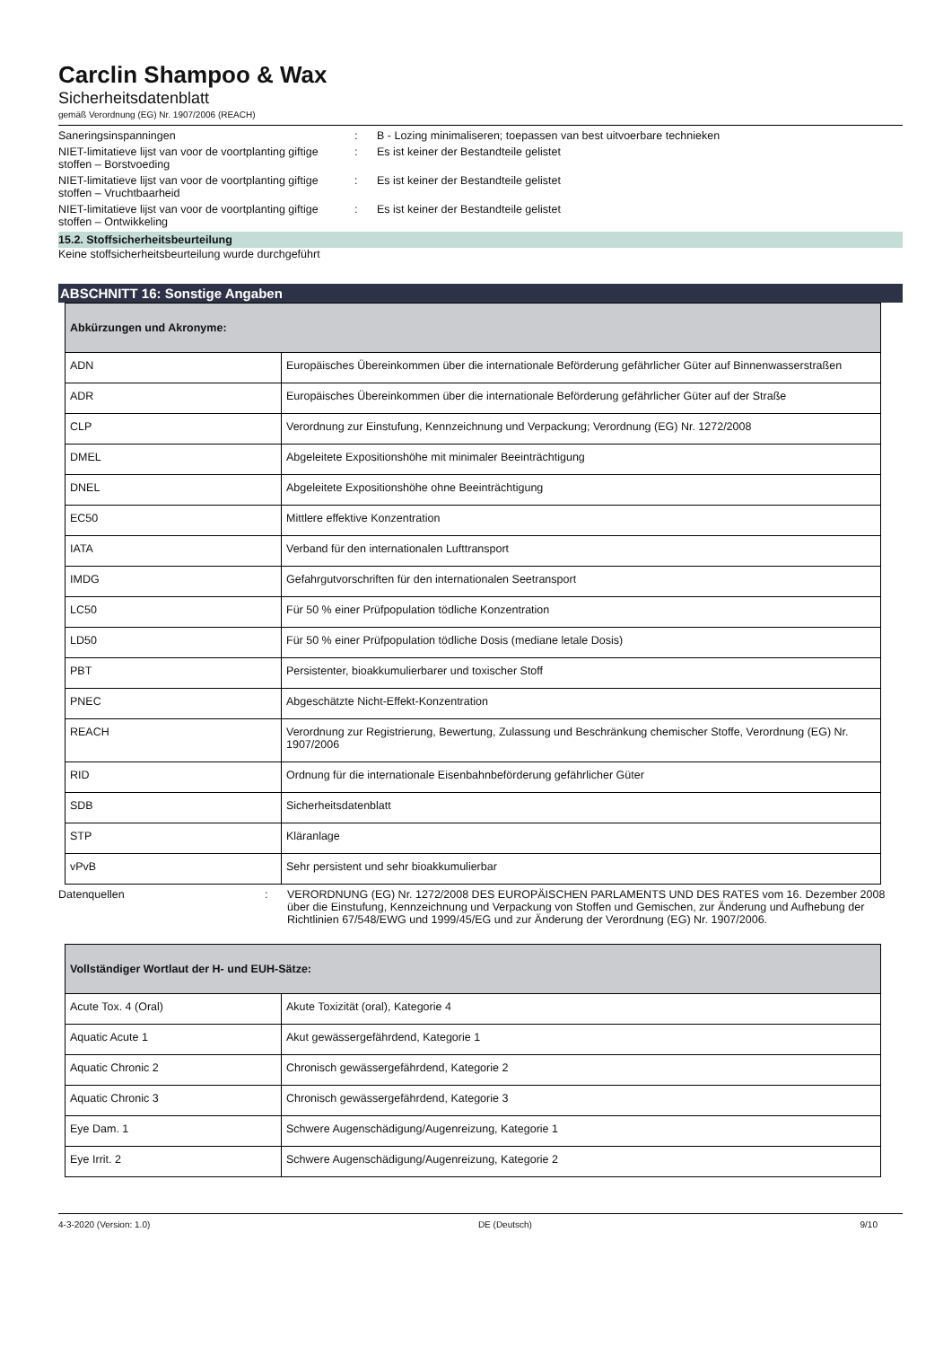Carclin Shampoo & Wax
Sicherheitsdatenblatt
gemäß Verordnung (EG) Nr. 1907/2006 (REACH)
Saneringsinspanningen : B - Lozing minimaliseren; toepassen van best uitvoerbare technieken
NIET-limitatieve lijst van voor de voortplanting giftige stoffen – Borstvoeding
: Es ist keiner der Bestandteile gelistet
NIET-limitatieve lijst van voor de voortplanting giftige stoffen – Vruchtbaarheid
: Es ist keiner der Bestandteile gelistet
NIET-limitatieve lijst van voor de voortplanting giftige stoffen – Ontwikkeling
: Es ist keiner der Bestandteile gelistet
15.2. Stoffsicherheitsbeurteilung
Keine stoffsicherheitsbeurteilung wurde durchgeführt
ABSCHNITT 16: Sonstige Angaben
| Abkürzungen und Akronyme: | |
| --- | --- |
| ADN | Europäisches Übereinkommen über die internationale Beförderung gefährlicher Güter auf Binnenwasserstraßen |
| ADR | Europäisches Übereinkommen über die internationale Beförderung gefährlicher Güter auf der Straße |
| CLP | Verordnung zur Einstufung, Kennzeichnung und Verpackung; Verordnung (EG) Nr. 1272/2008 |
| DMEL | Abgeleitete Expositionshöhe mit minimaler Beeinträchtigung |
| DNEL | Abgeleitete Expositionshöhe ohne Beeinträchtigung |
| EC50 | Mittlere effektive Konzentration |
| IATA | Verband für den internationalen Lufttransport |
| IMDG | Gefahrgutvorschriften für den internationalen Seetransport |
| LC50 | Für 50 % einer Prüfpopulation tödliche Konzentration |
| LD50 | Für 50 % einer Prüfpopulation tödliche Dosis (mediane letale Dosis) |
| PBT | Persistenter, bioakkumulierbarer und toxischer Stoff |
| PNEC | Abgeschätzte Nicht-Effekt-Konzentration |
| REACH | Verordnung zur Registrierung, Bewertung, Zulassung und Beschränkung chemischer Stoffe, Verordnung (EG) Nr. 1907/2006 |
| RID | Ordnung für die internationale Eisenbahnbeförderung gefährlicher Güter |
| SDB | Sicherheitsdatenblatt |
| STP | Kläranlage |
| vPvB | Sehr persistent und sehr bioakkumulierbar |
Datenquellen : VERORDNUNG (EG) Nr. 1272/2008 DES EUROPÄISCHEN PARLAMENTS UND DES RATES vom 16. Dezember 2008 über die Einstufung, Kennzeichnung und Verpackung von Stoffen und Gemischen, zur Änderung und Aufhebung der Richtlinien 67/548/EWG und 1999/45/EG und zur Änderung der Verordnung (EG) Nr. 1907/2006.
| Vollständiger Wortlaut der H- und EUH-Sätze: | |
| --- | --- |
| Acute Tox. 4 (Oral) | Akute Toxizität (oral), Kategorie 4 |
| Aquatic Acute 1 | Akut gewässergefährdend, Kategorie 1 |
| Aquatic Chronic 2 | Chronisch gewässergefährdend, Kategorie 2 |
| Aquatic Chronic 3 | Chronisch gewässergefährdend, Kategorie 3 |
| Eye Dam. 1 | Schwere Augenschädigung/Augenreizung, Kategorie 1 |
| Eye Irrit. 2 | Schwere Augenschädigung/Augenreizung, Kategorie 2 |
4-3-2020 (Version: 1.0) DE (Deutsch) 9/10